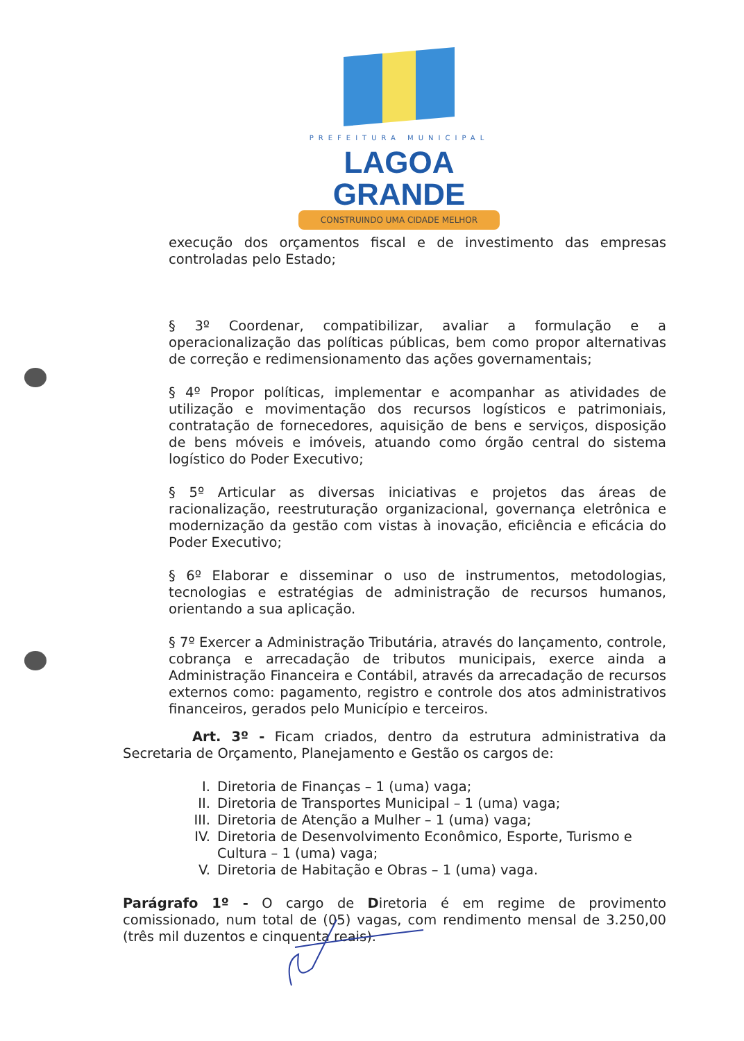PREFEITURA MUNICIPAL
LAGOA GRANDE
CONSTRUINDO UMA CIDADE MELHOR
execução dos orçamentos fiscal e de investimento das empresas controladas pelo Estado;
§ 3º Coordenar, compatibilizar, avaliar a formulação e a operacionalização das políticas públicas, bem como propor alternativas de correção e redimensionamento das ações governamentais;
§ 4º Propor políticas, implementar e acompanhar as atividades de utilização e movimentação dos recursos logísticos e patrimoniais, contratação de fornecedores, aquisição de bens e serviços, disposição de bens móveis e imóveis, atuando como órgão central do sistema logístico do Poder Executivo;
§ 5º Articular as diversas iniciativas e projetos das áreas de racionalização, reestruturação organizacional, governança eletrônica e modernização da gestão com vistas à inovação, eficiência e eficácia do Poder Executivo;
§ 6º Elaborar e disseminar o uso de instrumentos, metodologias, tecnologias e estratégias de administração de recursos humanos, orientando a sua aplicação.
§ 7º Exercer a Administração Tributária, através do lançamento, controle, cobrança e arrecadação de tributos municipais, exerce ainda a Administração Financeira e Contábil, através da arrecadação de recursos externos como: pagamento, registro e controle dos atos administrativos financeiros, gerados pelo Município e terceiros.
Art. 3º - Ficam criados, dentro da estrutura administrativa da Secretaria de Orçamento, Planejamento e Gestão os cargos de:
I. Diretoria de Finanças – 1 (uma) vaga;
II. Diretoria de Transportes Municipal – 1 (uma) vaga;
III. Diretoria de Atenção a Mulher – 1 (uma) vaga;
IV. Diretoria de Desenvolvimento Econômico, Esporte, Turismo e Cultura – 1 (uma) vaga;
V. Diretoria de Habitação e Obras – 1 (uma) vaga.
Parágrafo 1º - O cargo de Diretoria é em regime de provimento comissionado, num total de (05) vagas, com rendimento mensal de 3.250,00 (três mil duzentos e cinquenta reais).